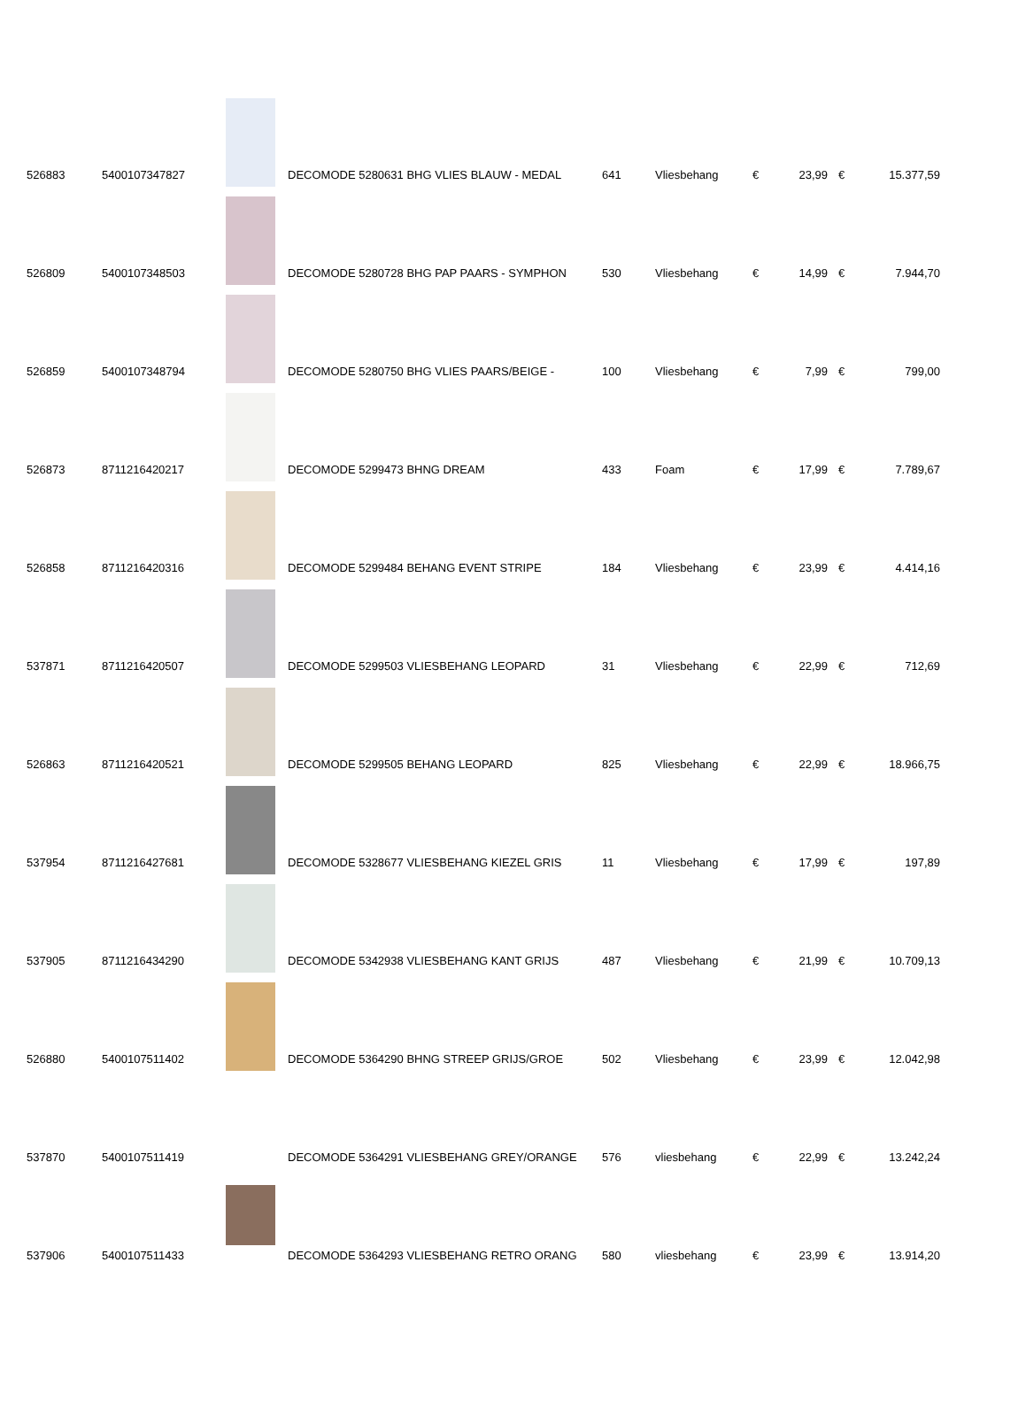| 526883 | 5400107347827 | | DECOMODE 5280631 BHG VLIES BLAUW - MEDAL | 641 | Vliesbehang | € | 23,99 | € | 15.377,59 |
| 526809 | 5400107348503 | | DECOMODE 5280728 BHG PAP PAARS - SYMPHON | 530 | Vliesbehang | € | 14,99 | € | 7.944,70 |
| 526859 | 5400107348794 | | DECOMODE 5280750 BHG VLIES PAARS/BEIGE - | 100 | Vliesbehang | € | 7,99 | € | 799,00 |
| 526873 | 8711216420217 | | DECOMODE 5299473 BHNG DREAM | 433 | Foam | € | 17,99 | € | 7.789,67 |
| 526858 | 8711216420316 | | DECOMODE 5299484 BEHANG EVENT STRIPE | 184 | Vliesbehang | € | 23,99 | € | 4.414,16 |
| 537871 | 8711216420507 | | DECOMODE 5299503 VLIESBEHANG LEOPARD | 31 | Vliesbehang | € | 22,99 | € | 712,69 |
| 526863 | 8711216420521 | | DECOMODE 5299505 BEHANG LEOPARD | 825 | Vliesbehang | € | 22,99 | € | 18.966,75 |
| 537954 | 8711216427681 | | DECOMODE 5328677 VLIESBEHANG KIEZEL GRIS | 11 | Vliesbehang | € | 17,99 | € | 197,89 |
| 537905 | 8711216434290 | | DECOMODE 5342938 VLIESBEHANG KANT GRIJS | 487 | Vliesbehang | € | 21,99 | € | 10.709,13 |
| 526880 | 5400107511402 | | DECOMODE 5364290 BHNG STREEP GRIJS/GROE | 502 | Vliesbehang | € | 23,99 | € | 12.042,98 |
| 537870 | 5400107511419 | | DECOMODE 5364291 VLIESBEHANG GREY/ORANGE | 576 | vliesbehang | € | 22,99 | € | 13.242,24 |
| 537906 | 5400107511433 | | DECOMODE 5364293 VLIESBEHANG RETRO ORANG | 580 | vliesbehang | € | 23,99 | € | 13.914,20 |